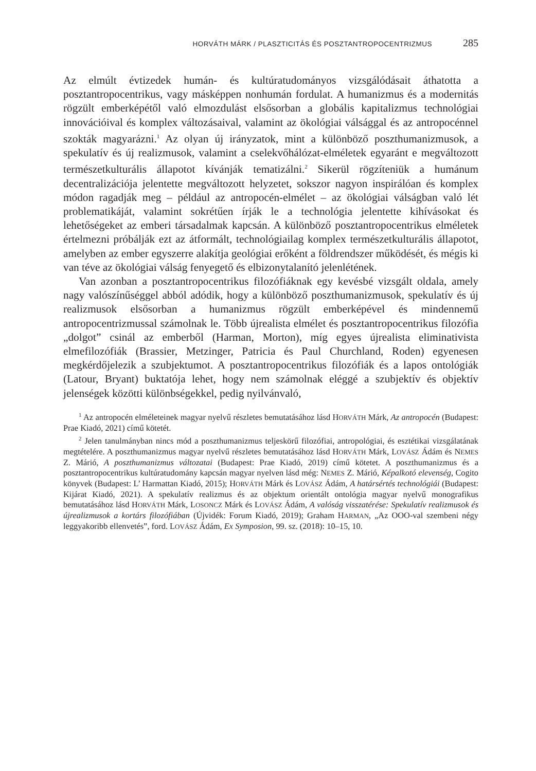HORVÁTH MÁRK / PLASZTICITÁS ÉS POSZTANTROPOCENTRIZMUS 285
Az elmúlt évtizedek humán- és kultúratudományos vizsgálódásait áthatotta a posztantropocentrikus, vagy másképpen nonhumán fordulat. A humanizmus és a modernitás rögzült emberképétől való elmozdulást elsősorban a globális kapitalizmus technológiai innovációival és komplex változásaival, valamint az ökológiai válsággal és az antropocénnel szokták magyarázni.<sup>1</sup> Az olyan új irányzatok, mint a különböző poszthumanizmusok, a spekulatív és új realizmusok, valamint a cselekvőhálózat-elméletek egyaránt e megváltozott természetkulturális állapotot kívánják tematizálni.<sup>2</sup> Sikerül rögzíteniük a humánum decentralizációja jelentette megváltozott helyzetet, sokszor nagyon inspirálóan és komplex módon ragadják meg – például az antropocén-elmélet – az ökológiai válságban való lét problematikáját, valamint sokrétűen írják le a technológia jelentette kihívásokat és lehetőségeket az emberi társadalmak kapcsán. A különböző posztantropocentrikus elméletek értelmezni próbálják ezt az átformált, technológiailag komplex természetkulturális állapotot, amelyben az ember egyszerre alakítja geológiai erőként a földrendszer működését, és mégis ki van téve az ökológiai válság fenyegető és elbizonytalanító jelenlétének.
Van azonban a posztantropocentrikus filozófiáknak egy kevésbé vizsgált oldala, amely nagy valószínűséggel abból adódik, hogy a különböző poszthumanizmusok, spekulatív és új realizmusok elsősorban a humanizmus rögzült emberképével és mindennemű antropocentrizmussal számolnak le. Több újrealista elmélet és posztantropocentrikus filozófia „dolgot” csinál az emberből (Harman, Morton), míg egyes újrealista eliminativista elmefilozófiák (Brassier, Metzinger, Patricia és Paul Churchland, Roden) egyenesen megkérdőjelezik a szubjektumot. A posztantropocentrikus filozófiák és a lapos ontológiák (Latour, Bryant) buktatója lehet, hogy nem számolnak eléggé a szubjektív és objektív jelenségek közötti különbségekkel, pedig nyilvánvaló,
<sup>1</sup> Az antropocén elméleteinek magyar nyelvű részletes bemutatásához lásd HORVÁTH Márk, Az antropocén (Budapest: Prae Kiadó, 2021) című kötetét.
<sup>2</sup> Jelen tanulmányban nincs mód a poszthumanizmus teljeskörű filozófiai, antropológiai, és esztétikai vizsgálatának megtételére. A poszthumanizmus magyar nyelvű részletes bemutatásához lásd HORVÁTH Márk, LOVÁSZ Ádám és NEMES Z. Márió, A poszthumanizmus változatai (Budapest: Prae Kiadó, 2019) című kötetet. A poszthumanizmus és a posztantropocentrikus kultúratudomány kapcsán magyar nyelven lásd még: NEMES Z. Márió, Képalkotó elevenség, Cogito könyvek (Budapest: L’ Harmattan Kiadó, 2015); HORVÁTH Márk és LOVÁSZ Ádám, A határsértés technológiái (Budapest: Kijárat Kiadó, 2021). A spekulatív realizmus és az objektum orientált ontológia magyar nyelvű monografikus bemutatásához lásd HORVÁTH Márk, LOSONCZ Márk és LOVÁSZ Ádám, A valóság visszatérése: Spekulatív realizmusok és újrealizmusok a kortárs filozófiában (Újvidék: Forum Kiadó, 2019); Graham HARMAN, „Az OOO-val szembeni négy leggyakoribb ellenvetés”, ford. LOVÁSZ Ádám, Ex Symposion, 99. sz. (2018): 10–15, 10.